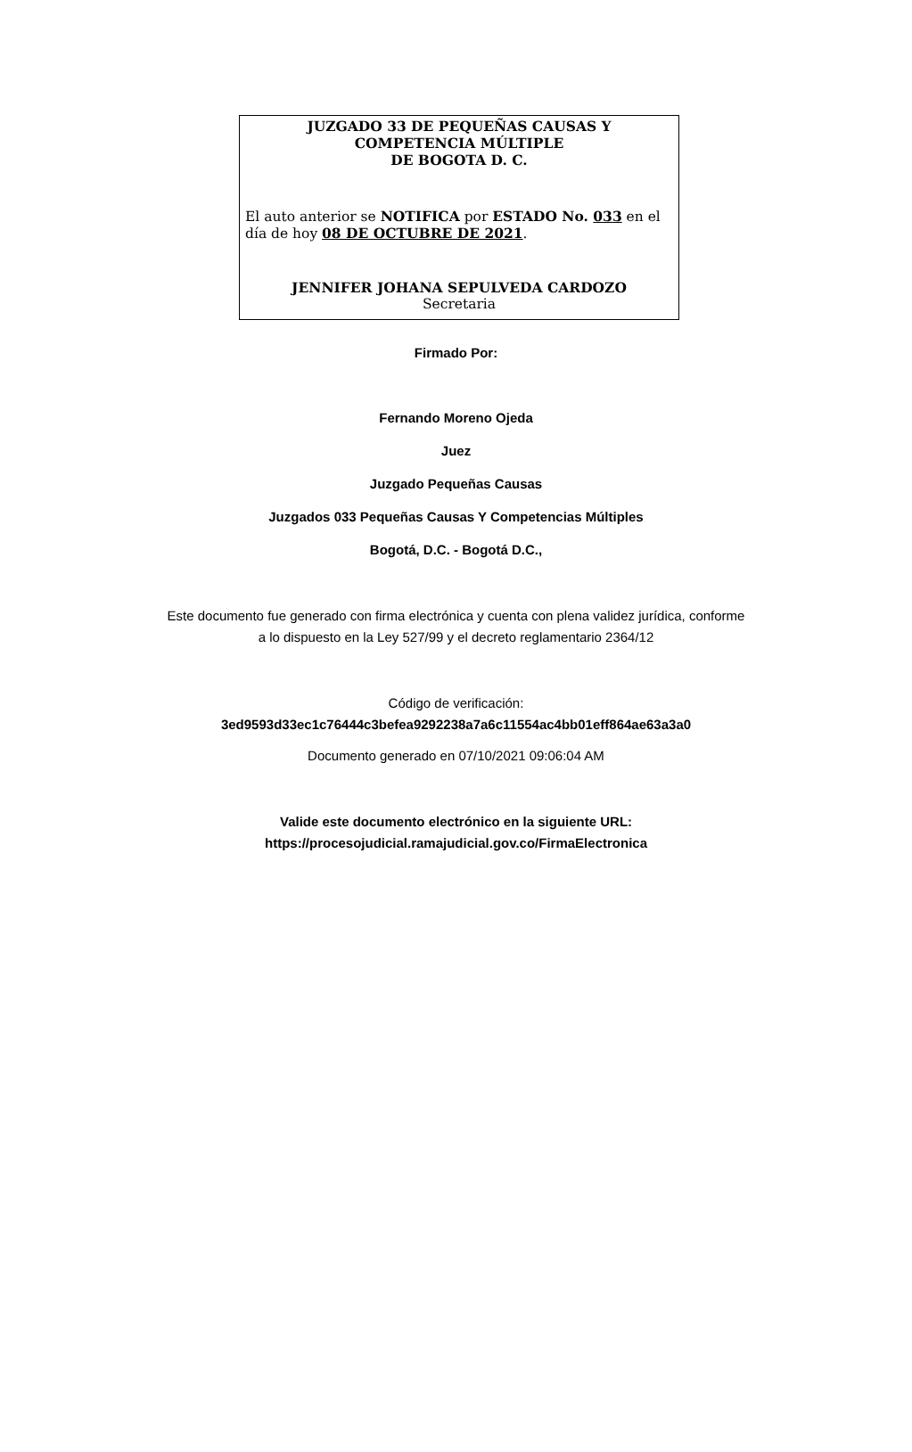JUZGADO 33 DE PEQUEÑAS CAUSAS Y
COMPETENCIA MÚLTIPLE
DE BOGOTA D. C.
El auto anterior se NOTIFICA por ESTADO No. 033 en el día de hoy 08 DE OCTUBRE DE 2021.
JENNIFER JOHANA SEPULVEDA CARDOZO
Secretaria
Firmado Por:
Fernando Moreno Ojeda
Juez
Juzgado Pequeñas Causas
Juzgados 033 Pequeñas Causas Y Competencias Múltiples
Bogotá, D.C. - Bogotá D.C.,
Este documento fue generado con firma electrónica y cuenta con plena validez jurídica, conforme
a lo dispuesto en la Ley 527/99 y el decreto reglamentario 2364/12
Código de verificación:
3ed9593d33ec1c76444c3befea9292238a7a6c11554ac4bb01eff864ae63a3a0
Documento generado en 07/10/2021 09:06:04 AM
Valide este documento electrónico en la siguiente URL:
https://procesojudicial.ramajudicial.gov.co/FirmaElectronica